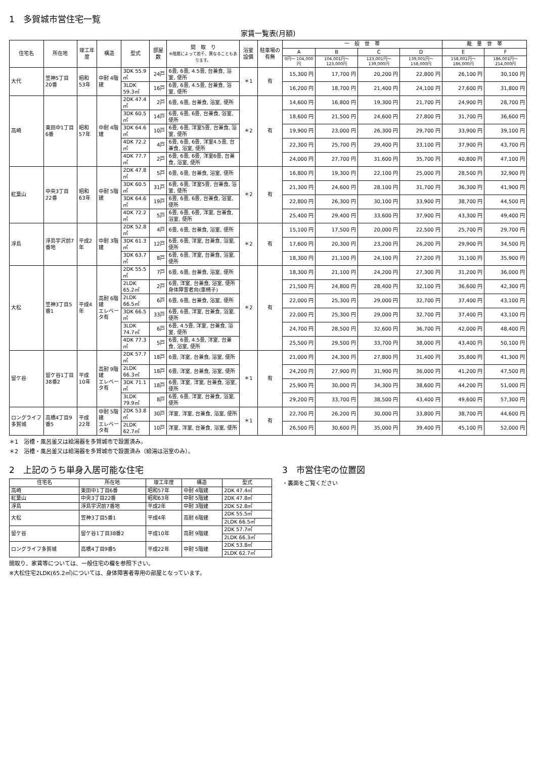1　多賀城市営住宅一覧
家賃一覧表(月額)
| 住宅名 | 所在地 | 竣工年度 | 構造 | 型式 | 部屋数 | 間 取 り ※階層によって若干、異なることもあります。 | 浴室設備 | 駐車場の有無 | 一 般 世 帯 | | | | 裁 量 世 帯 | |
| --- | --- | --- | --- | --- | --- | --- | --- | --- | --- | --- | --- | --- | --- | --- |
| | | | | | | | | | A | B | C | D | E | F |
| | | | | | | | | | 0円～ 104,000円 | 104,001円～ 123,000円 | 123,001円～ 139,000円 | 139,001円～ 158,000円 | 158,001円～ 186,000円 | 186,001円～ 214,000円 |
| 大代 | 笠神5丁目20番 | 昭和53年 | 中耐 4階建 | 3DK 55.9㎡ | 24戸 | 6畳, 6畳, 4.5畳, 台兼食, 浴室, 便所 | ＊1 | 有 | 15,300 円 | 17,700 円 | 20,200 円 | 22,800 円 | 26,100 円 | 30,100 円 |
| | | | | 3LDK 59.3㎡ | 16戸 | 6畳, 6畳, 4.5畳, 台兼食, 浴室, 便所 | | | 16,200 円 | 18,700 円 | 21,400 円 | 24,100 円 | 27,600 円 | 31,800 円 |
| 高崎 | 東田中1丁目6番 | 昭和57年 | 中耐 4階建 | 2DK 47.4㎡ | 2戸 | 6畳, 6畳, 台兼食, 浴室, 便所 | ＊2 | 有 | 14,600 円 | 16,800 円 | 19,300 円 | 21,700 円 | 24,900 円 | 28,700 円 |
| | | | | 3DK 60.5㎡ | 14戸 | 6畳, 6畳, 6畳, 台兼食, 浴室, 便所 | | | 18,600 円 | 21,500 円 | 24,600 円 | 27,800 円 | 31,700 円 | 36,600 円 |
| | | | | 3DK 64.6㎡ | 10戸 | 6畳, 6畳, 洋室5畳, 台兼食, 浴室, 便所 | | | 19,900 円 | 23,000 円 | 26,300 円 | 29,700 円 | 33,900 円 | 39,100 円 |
| | | | | 4DK 72.2㎡ | 4戸 | 6畳, 6畳, 6畳, 洋室4.5畳, 台兼食, 浴室, 便所 | | | 22,300 円 | 25,700 円 | 29,400 円 | 33,100 円 | 37,900 円 | 43,700 円 |
| | | | | 4DK 77.7㎡ | 2戸 | 6畳, 6畳, 6畳, 洋室6畳, 台兼食, 浴室, 便所 | | | 24,000 円 | 27,700 円 | 31,600 円 | 35,700 円 | 40,800 円 | 47,100 円 |
| 紅葉山 | 中央3丁目22番 | 昭和63年 | 中耐 5階建 | 2DK 47.8㎡ | 5戸 | 6畳, 6畳, 台兼食, 浴室, 便所 | ＊2 | 有 | 16,800 円 | 19,300 円 | 22,100 円 | 25,000 円 | 28,500 円 | 32,900 円 |
| | | | | 3DK 60.5㎡ | 31戸 | 6畳, 6畳, 洋室5畳, 台兼食, 浴室, 便所 | | | 21,300 円 | 24,600 円 | 28,100 円 | 31,700 円 | 36,300 円 | 41,900 円 |
| | | | | 3DK 64.6㎡ | 19戸 | 6畳, 6畳, 6畳, 台兼食, 浴室, 便所 | | | 22,800 円 | 26,300 円 | 30,100 円 | 33,900 円 | 38,700 円 | 44,500 円 |
| | | | | 4DK 72.2㎡ | 5戸 | 6畳, 6畳, 6畳, 洋室, 台兼食, 浴室, 便所 | | | 25,400 円 | 29,400 円 | 33,600 円 | 37,900 円 | 43,300 円 | 49,400 円 |
| 浮島 | 浮島宇沢前7番地 | 平成2年 | 中耐 3階建 | 2DK 52.8㎡ | 4戸 | 6畳, 6畳, 台兼食, 浴室, 便所 | ＊2 | 有 | 15,100 円 | 17,500 円 | 20,000 円 | 22,500 円 | 25,700 円 | 29,700 円 |
| | | | | 3DK 61.3㎡ | 12戸 | 6畳, 6畳, 洋室, 台兼食, 浴室, 便所 | | | 17,600 円 | 20,300 円 | 23,200 円 | 26,200 円 | 29,900 円 | 34,500 円 |
| | | | | 3DK 63.7㎡ | 8戸 | 6畳, 6畳, 洋室, 台兼食, 浴室, 便所 | | | 18,300 円 | 21,100 円 | 24,100 円 | 27,200 円 | 31,100 円 | 35,900 円 |
| 大松 | 笠神3丁目5番1 | 平成4年 | 高耐 6階建 エレベータ有 | 2DK 55.5㎡ | 7戸 | 6畳, 6畳, 台兼食, 浴室, 便所 | ＊2 | 有 | 18,300 円 | 21,100 円 | 24,200 円 | 27,300 円 | 31,200 円 | 36,000 円 |
| | | | | 2LDK 65.2㎡ | 2戸 | 6畳, 洋室, 台兼食, 浴室, 便所 身体障害者向(車椅子) | | | 21,500 円 | 24,800 円 | 28,400 円 | 32,100 円 | 36,600 円 | 42,300 円 |
| | | | | 2LDK 66.5㎡ | 6戸 | 6畳, 6畳, 台兼食, 浴室, 便所 | | | 22,000 円 | 25,300 円 | 29,000 円 | 32,700 円 | 37,400 円 | 43,100 円 |
| | | | | 3DK 66.5㎡ | 33戸 | 6畳, 6畳, 洋室, 台兼食, 浴室, 便所 | | | 22,000 円 | 25,300 円 | 29,000 円 | 32,700 円 | 37,400 円 | 43,100 円 |
| | | | | 3LDK 74.7㎡ | 6戸 | 6畳, 4.5畳, 洋室, 台兼食, 浴室, 便所 | | | 24,700 円 | 28,500 円 | 32,600 円 | 36,700 円 | 42,000 円 | 48,400 円 |
| | | | | 4DK 77.3㎡ | 5戸 | 6畳, 6畳, 4.5畳, 洋室, 台兼食, 浴室, 便所 | | | 25,500 円 | 29,500 円 | 33,700 円 | 38,000 円 | 43,400 円 | 50,100 円 |
| 留ケ谷 | 留ケ谷1丁目38番2 | 平成10年 | 高耐 9階建 エレベータ有 | 2DK 57.7㎡ | 18戸 | 6畳, 洋室, 台兼食, 浴室, 便所 | ＊1 | 有 | 21,000 円 | 24,300 円 | 27,800 円 | 31,400 円 | 35,800 円 | 41,300 円 |
| | | | | 2LDK 66.3㎡ | 18戸 | 6畳, 洋室, 台兼食, 浴室, 便所 | | | 24,200 円 | 27,900 円 | 31,900 円 | 36,000 円 | 41,200 円 | 47,500 円 |
| | | | | 3DK 71.1㎡ | 18戸 | 6畳, 洋室, 洋室, 台兼食, 浴室, 便所 | | | 25,900 円 | 30,000 円 | 34,300 円 | 38,600 円 | 44,200 円 | 51,000 円 |
| | | | | 3LDK 79.9㎡ | 8戸 | 6畳, 6畳, 洋室, 台兼食, 浴室, 便所 | | | 29,200 円 | 33,700 円 | 38,500 円 | 43,400 円 | 49,600 円 | 57,300 円 |
| ロングライフ多賀城 | 高橋4丁目9番5 | 平成22年 | 中耐 5階建 エレベータ有 | 2DK 53.8㎡ | 30戸 | 洋室, 洋室, 台兼食, 浴室, 便所 | ＊1 | 有 | 22,700 円 | 26,200 円 | 30,000 円 | 33,800 円 | 38,700 円 | 44,600 円 |
| | | | | 2LDK 62.7㎡ | 10戸 | 洋室, 洋室, 台兼食, 浴室, 便所 | | | 26,500 円 | 30,600 円 | 35,000 円 | 39,400 円 | 45,100 円 | 52,000 円 |
＊1　浴槽・風呂釜又は給湯器を多賀城市で設置済み。
＊2　浴槽・風呂釜又は給湯器を多賀城市で設置済み（給湯は浴室のみ）。
2　上記のうち単身入居可能な住宅
| 住宅名 | 所在地 | 竣工年度 | 構造 | 型式 |
| --- | --- | --- | --- | --- |
| 高崎 | 東田中1丁目6番 | 昭和57年 | 中耐 4階建 | 2DK 47.4㎡ |
| 紅葉山 | 中央3丁目22番 | 昭和63年 | 中耐 5階建 | 2DK 47.8㎡ |
| 浮島 | 浮島宇沢前7番地 | 平成2年 | 中耐 3階建 | 2DK 52.8㎡ |
| 大松 | 笠神3丁目5番1 | 平成4年 | 高耐 6階建 | 2DK 55.5㎡ |
| | | | | 2LDK 66.5㎡ |
| 留ケ谷 | 留ケ谷1丁目38番2 | 平成10年 | 高耐 9階建 | 2DK 57.7㎡ |
| | | | | 2LDK 66.3㎡ |
| ロングライフ多賀城 | 高橋4丁目9番5 | 平成22年 | 中耐 5階建 | 2DK 53.8㎡ |
| | | | | 2LDK 62.7㎡ |
間取り、家賃等については、一般住宅の欄を参照下さい。
※大松住宅2LDK(65.2㎡)については、身体障害者専用の部屋となっています。
3　市営住宅の位置図
・裏面をご覧ください